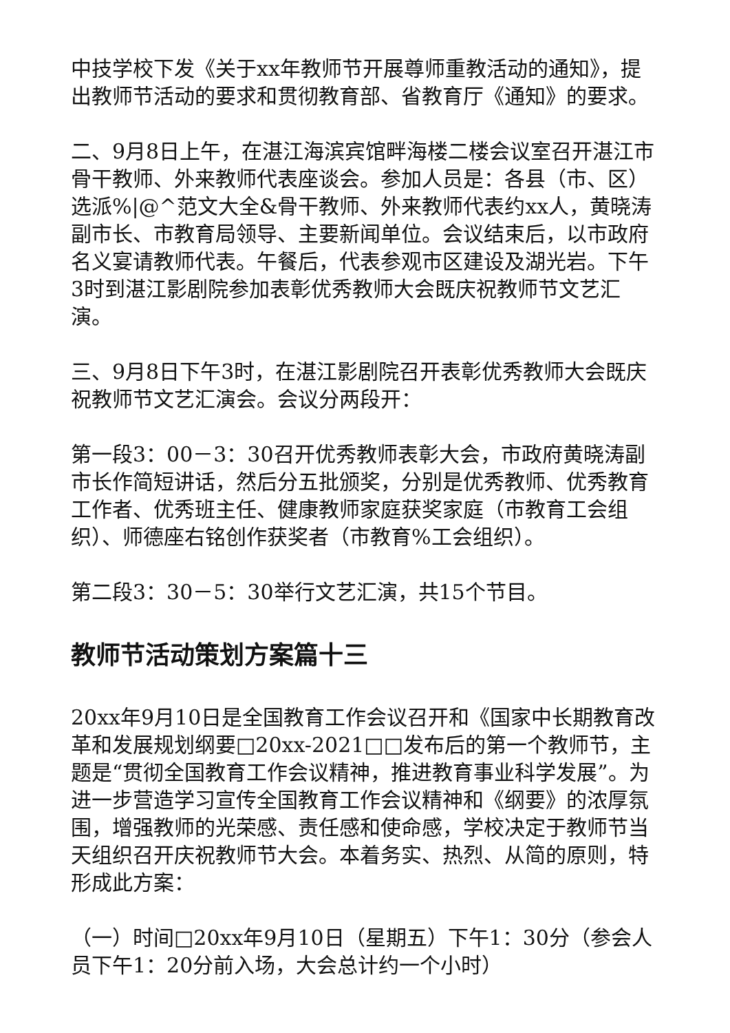中技学校下发《关于xx年教师节开展尊师重教活动的通知》，提出教师节活动的要求和贯彻教育部、省教育厅《通知》的要求。
二、9月8日上午，在湛江海滨宾馆畔海楼二楼会议室召开湛江市骨干教师、外来教师代表座谈会。参加人员是：各县（市、区）选派%|@^范文大全&骨干教师、外来教师代表约xx人，黄晓涛副市长、市教育局领导、主要新闻单位。会议结束后，以市政府名义宴请教师代表。午餐后，代表参观市区建设及湖光岩。下午3时到湛江影剧院参加表彰优秀教师大会既庆祝教师节文艺汇演。
三、9月8日下午3时，在湛江影剧院召开表彰优秀教师大会既庆祝教师节文艺汇演会。会议分两段开：
第一段3：00－3：30召开优秀教师表彰大会，市政府黄晓涛副市长作简短讲话，然后分五批颁奖，分别是优秀教师、优秀教育工作者、优秀班主任、健康教师家庭获奖家庭（市教育工会组织）、师德座右铭创作获奖者（市教育%工会组织）。
第二段3：30－5：30举行文艺汇演，共15个节目。
教师节活动策划方案篇十三
20xx年9月10日是全国教育工作会议召开和《国家中长期教育改革和发展规划纲要□20xx-2021□□发布后的第一个教师节，主题是“贯彻全国教育工作会议精神，推进教育事业科学发展”。为进一步营造学习宣传全国教育工作会议精神和《纲要》的浓厚氛围，增强教师的光荣感、责任感和使命感，学校决定于教师节当天组织召开庆祝教师节大会。本着务实、热烈、从简的原则，特形成此方案：
（一）时间□20xx年9月10日（星期五）下午1：30分（参会人员下午1：20分前入场，大会总计约一个小时）